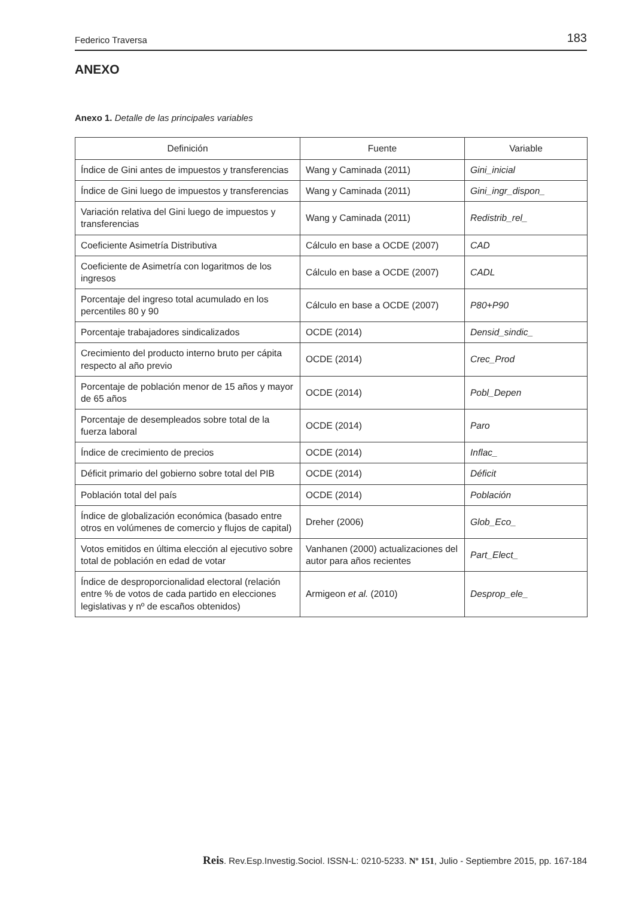Federico Traversa 183
ANEXO
Anexo 1. Detalle de las principales variables
| Definición | Fuente | Variable |
| --- | --- | --- |
| Índice de Gini antes de impuestos y transferencias | Wang y Caminada (2011) | Gini_inicial |
| Índice de Gini luego de impuestos y transferencias | Wang y Caminada (2011) | Gini_ingr_dispon_ |
| Variación relativa del Gini luego de impuestos y transferencias | Wang y Caminada (2011) | Redistrib_rel_ |
| Coeficiente Asimetría Distributiva | Cálculo en base a OCDE (2007) | CAD |
| Coeficiente de Asimetría con logaritmos de los ingresos | Cálculo en base a OCDE (2007) | CADL |
| Porcentaje del ingreso total acumulado en los percentiles 80 y 90 | Cálculo en base a OCDE (2007) | P80+P90 |
| Porcentaje trabajadores sindicalizados | OCDE (2014) | Densid_sindic_ |
| Crecimiento del producto interno bruto per cápita respecto al año previo | OCDE (2014) | Crec_Prod |
| Porcentaje de población menor de 15 años y mayor de 65 años | OCDE (2014) | Pobl_Depen |
| Porcentaje de desempleados sobre total de la fuerza laboral | OCDE (2014) | Paro |
| Índice de crecimiento de precios | OCDE (2014) | Inflac_ |
| Déficit primario del gobierno sobre total del PIB | OCDE (2014) | Déficit |
| Población total del país | OCDE (2014) | Población |
| Índice de globalización económica (basado entre otros en volúmenes de comercio y flujos de capital) | Dreher (2006) | Glob_Eco_ |
| Votos emitidos en última elección al ejecutivo sobre total de población en edad de votar | Vanhanen (2000) actualizaciones del autor para años recientes | Part_Elect_ |
| Índice de desproporcionalidad electoral (relación entre % de votos de cada partido en elecciones legislativas y nº de escaños obtenidos) | Armigeon et al. (2010) | Desprop_ele_ |
Reis. Rev.Esp.Investig.Sociol. ISSN-L: 0210-5233. Nº 151, Julio - Septiembre 2015, pp. 167-184